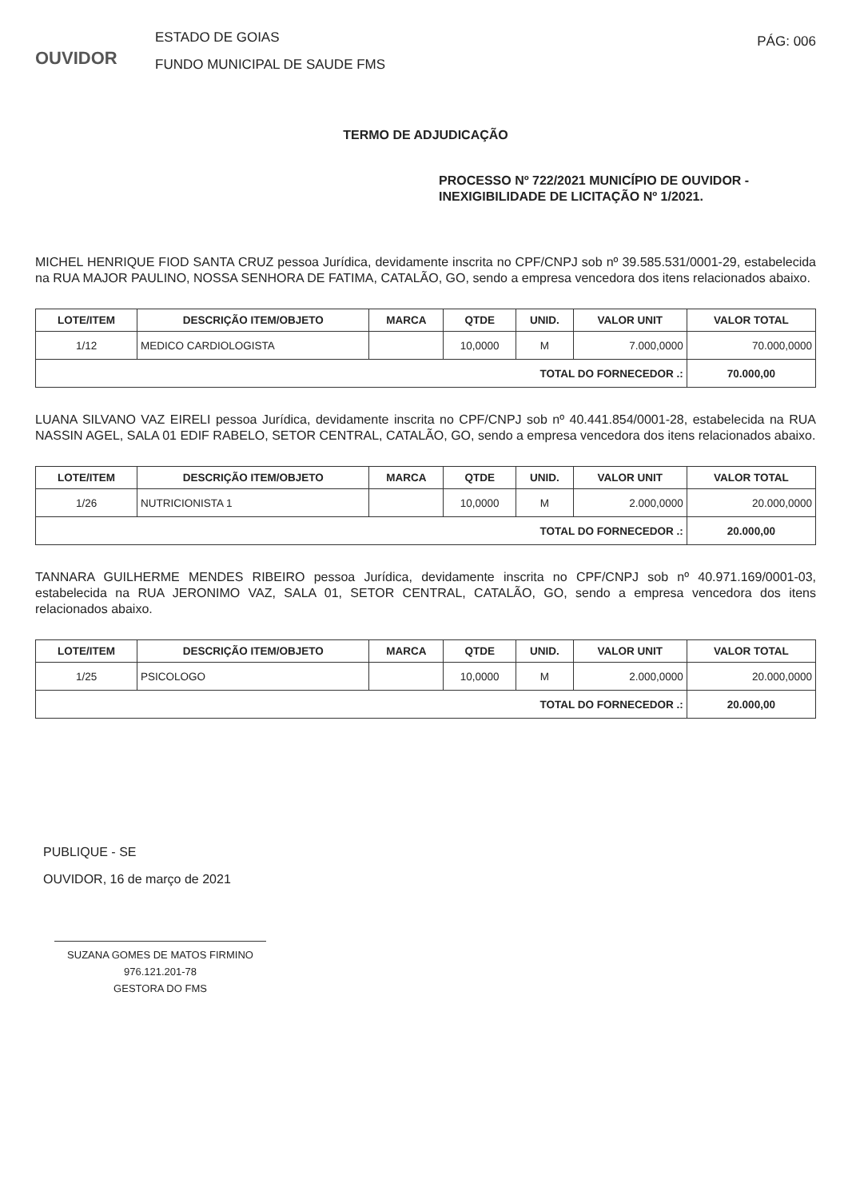OUVIDOR
ESTADO DE GOIAS
FUNDO MUNICIPAL DE SAUDE FMS
PÁG: 006
TERMO DE ADJUDICAÇÃO
PROCESSO Nº 722/2021 MUNICÍPIO DE OUVIDOR -
INEXIGIBILIDADE DE LICITAÇÃO Nº 1/2021.
MICHEL HENRIQUE FIOD SANTA CRUZ pessoa Jurídica, devidamente inscrita no CPF/CNPJ sob nº 39.585.531/0001-29, estabelecida na RUA MAJOR PAULINO, NOSSA SENHORA DE FATIMA, CATALÃO, GO, sendo a empresa vencedora dos itens relacionados abaixo.
| LOTE/ITEM | DESCRIÇÃO ITEM/OBJETO | MARCA | QTDE | UNID. | VALOR UNIT | VALOR TOTAL |
| --- | --- | --- | --- | --- | --- | --- |
| 1/12 | MEDICO CARDIOLOGISTA | | 10,0000 | M | 7.000,0000 | 70.000,0000 |
| TOTAL DO FORNECEDOR .: | | | | | | 70.000,00 |
LUANA SILVANO VAZ EIRELI pessoa Jurídica, devidamente inscrita no CPF/CNPJ sob nº 40.441.854/0001-28, estabelecida na RUA NASSIN AGEL, SALA 01 EDIF RABELO, SETOR CENTRAL, CATALÃO, GO, sendo a empresa vencedora dos itens relacionados abaixo.
| LOTE/ITEM | DESCRIÇÃO ITEM/OBJETO | MARCA | QTDE | UNID. | VALOR UNIT | VALOR TOTAL |
| --- | --- | --- | --- | --- | --- | --- |
| 1/26 | NUTRICIONISTA 1 | | 10,0000 | M | 2.000,0000 | 20.000,0000 |
| TOTAL DO FORNECEDOR .: | | | | | | 20.000,00 |
TANNARA GUILHERME MENDES RIBEIRO pessoa Jurídica, devidamente inscrita no CPF/CNPJ sob nº 40.971.169/0001-03, estabelecida na RUA JERONIMO VAZ, SALA 01, SETOR CENTRAL, CATALÃO, GO, sendo a empresa vencedora dos itens relacionados abaixo.
| LOTE/ITEM | DESCRIÇÃO ITEM/OBJETO | MARCA | QTDE | UNID. | VALOR UNIT | VALOR TOTAL |
| --- | --- | --- | --- | --- | --- | --- |
| 1/25 | PSICOLOGO | | 10,0000 | M | 2.000,0000 | 20.000,0000 |
| TOTAL DO FORNECEDOR .: | | | | | | 20.000,00 |
PUBLIQUE - SE
OUVIDOR, 16 de março de 2021
SUZANA GOMES DE MATOS FIRMINO
976.121.201-78
GESTORA DO FMS